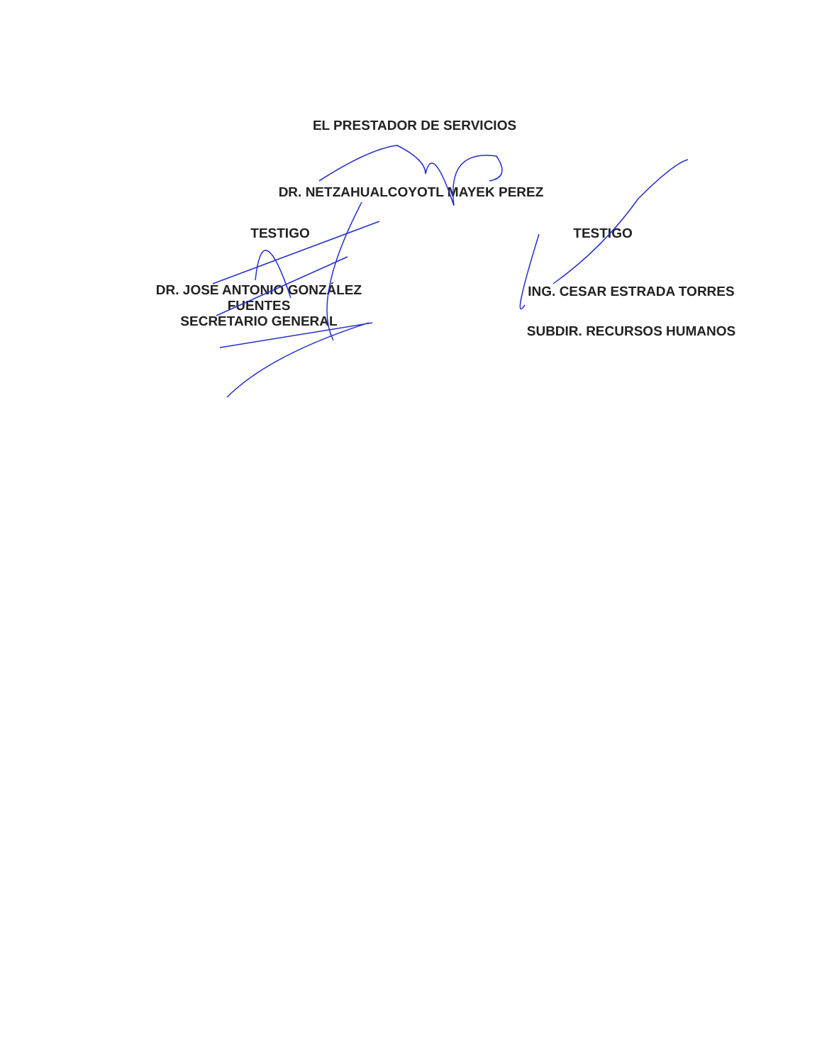EL PRESTADOR DE SERVICIOS
DR. NETZAHUALCOYOTL MAYEK PEREZ
TESTIGO
DR. JOSE ANTONIO GONZÁLEZ
FUENTES
SECRETARIO GENERAL
TESTIGO
ING. CESAR ESTRADA TORRES
SUBDIR. RECURSOS HUMANOS